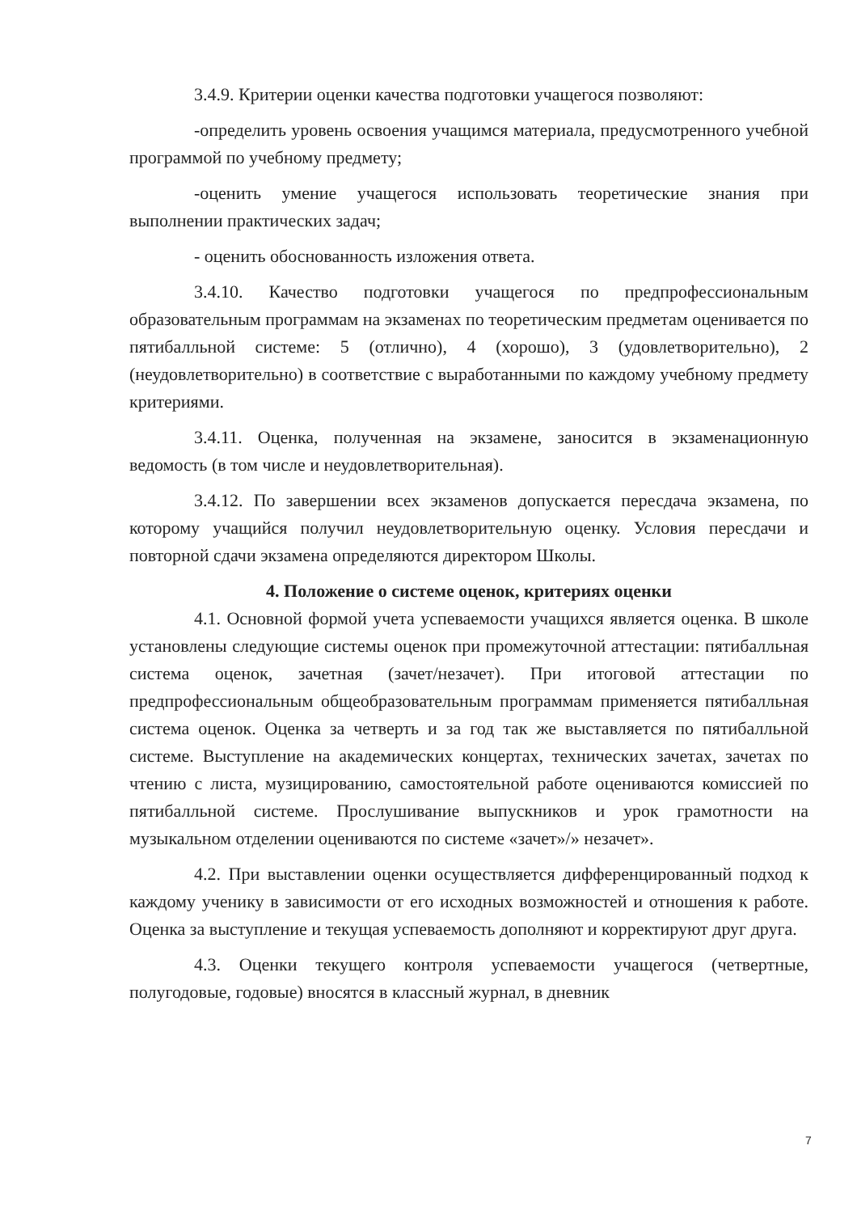3.4.9. Критерии оценки качества подготовки учащегося позволяют:
-определить уровень освоения учащимся материала, предусмотренного учебной программой по учебному предмету;
-оценить умение учащегося использовать теоретические знания при выполнении практических задач;
- оценить обоснованность изложения ответа.
3.4.10. Качество подготовки учащегося по предпрофессиональным образовательным программам на экзаменах по теоретическим предметам оценивается по пятибалльной системе: 5 (отлично), 4 (хорошо), 3 (удовлетворительно), 2 (неудовлетворительно) в соответствие с выработанными по каждому учебному предмету критериями.
3.4.11. Оценка, полученная на экзамене, заносится в экзаменационную ведомость (в том числе и неудовлетворительная).
3.4.12. По завершении всех экзаменов допускается пересдача экзамена, по которому учащийся получил неудовлетворительную оценку. Условия пересдачи и повторной сдачи экзамена определяются директором Школы.
4. Положение о системе оценок, критериях оценки
4.1. Основной формой учета успеваемости учащихся является оценка. В школе установлены следующие системы оценок при промежуточной аттестации: пятибалльная система оценок, зачетная (зачет/незачет). При итоговой аттестации по предпрофессиональным общеобразовательным программам применяется пятибалльная система оценок. Оценка за четверть и за год так же выставляется по пятибалльной системе. Выступление на академических концертах, технических зачетах, зачетах по чтению с листа, музицированию, самостоятельной работе оцениваются комиссией по пятибалльной системе. Прослушивание выпускников и урок грамотности на музыкальном отделении оцениваются по системе «зачет»/» незачет».
4.2. При выставлении оценки осуществляется дифференцированный подход к каждому ученику в зависимости от его исходных возможностей и отношения к работе. Оценка за выступление и текущая успеваемость дополняют и корректируют друг друга.
4.3. Оценки текущего контроля успеваемости учащегося (четвертные, полугодовые, годовые) вносятся в классный журнал, в дневник
7